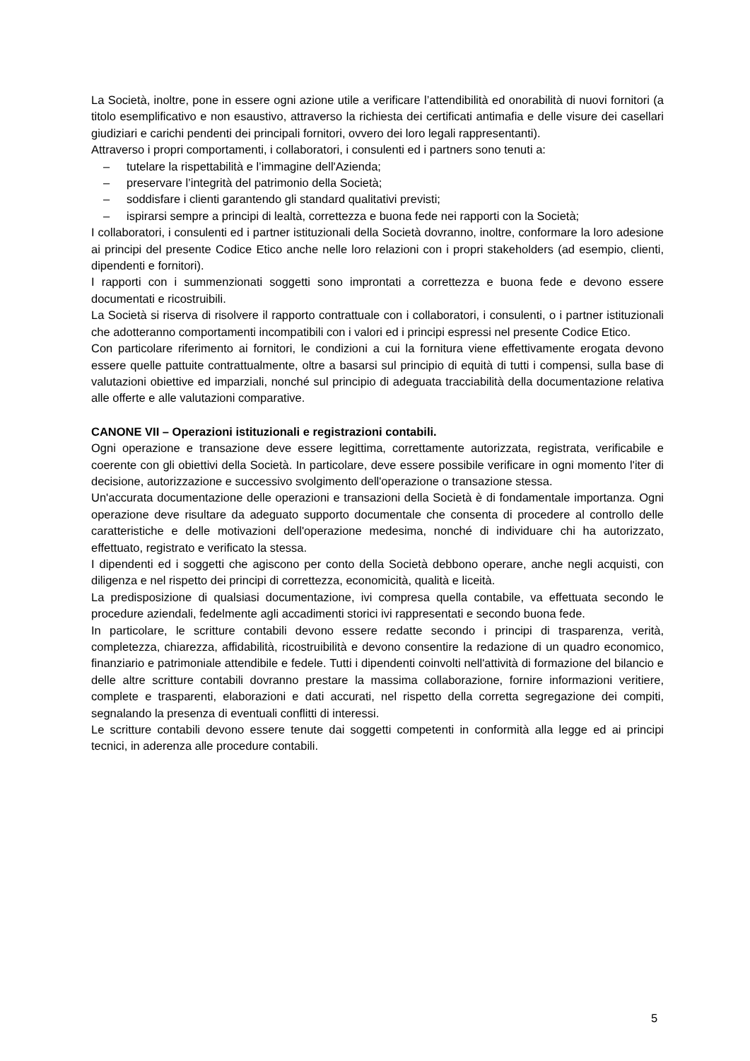La Società, inoltre, pone in essere ogni azione utile a verificare l’attendibilità ed onorabilità di nuovi fornitori (a titolo esemplificativo e non esaustivo, attraverso la richiesta dei certificati antimafia e delle visure dei casellari giudiziari e carichi pendenti dei principali fornitori, ovvero dei loro legali rappresentanti).
Attraverso i propri comportamenti, i collaboratori, i consulenti ed i partners sono tenuti a:
– tutelare la rispettabilità e l’immagine dell'Azienda;
– preservare l’integrità del patrimonio della Società;
– soddisfare i clienti garantendo gli standard qualitativi previsti;
– ispirarsi sempre a principi di lealtà, correttezza e buona fede nei rapporti con la Società;
I collaboratori, i consulenti ed i partner istituzionali della Società dovranno, inoltre, conformare la loro adesione ai principi del presente Codice Etico anche nelle loro relazioni con i propri stakeholders (ad esempio, clienti, dipendenti e fornitori).
I rapporti con i summenzionati soggetti sono improntati a correttezza e buona fede e devono essere documentati e ricostruibili.
La Società si riserva di risolvere il rapporto contrattuale con i collaboratori, i consulenti, o i partner istituzionali che adotteranno comportamenti incompatibili con i valori ed i principi espressi nel presente Codice Etico.
Con particolare riferimento ai fornitori, le condizioni a cui la fornitura viene effettivamente erogata devono essere quelle pattuite contrattualmente, oltre a basarsi sul principio di equità di tutti i compensi, sulla base di valutazioni obiettive ed imparziali, nonché sul principio di adeguata tracciabilità della documentazione relativa alle offerte e alle valutazioni comparative.
CANONE VII – Operazioni istituzionali e registrazioni contabili.
Ogni operazione e transazione deve essere legittima, correttamente autorizzata, registrata, verificabile e coerente con gli obiettivi della Società. In particolare, deve essere possibile verificare in ogni momento l'iter di decisione, autorizzazione e successivo svolgimento dell'operazione o transazione stessa.
Un'accurata documentazione delle operazioni e transazioni della Società è di fondamentale importanza. Ogni operazione deve risultare da adeguato supporto documentale che consenta di procedere al controllo delle caratteristiche e delle motivazioni dell'operazione medesima, nonché di individuare chi ha autorizzato, effettuato, registrato e verificato la stessa.
I dipendenti ed i soggetti che agiscono per conto della Società debbono operare, anche negli acquisti, con diligenza e nel rispetto dei principi di correttezza, economicità, qualità e liceità.
La predisposizione di qualsiasi documentazione, ivi compresa quella contabile, va effettuata secondo le procedure aziendali, fedelmente agli accadimenti storici ivi rappresentati e secondo buona fede.
In particolare, le scritture contabili devono essere redatte secondo i principi di trasparenza, verità, completezza, chiarezza, affidabilità, ricostruibilità e devono consentire la redazione di un quadro economico, finanziario e patrimoniale attendibile e fedele. Tutti i dipendenti coinvolti nell'attività di formazione del bilancio e delle altre scritture contabili dovranno prestare la massima collaborazione, fornire informazioni veritiere, complete e trasparenti, elaborazioni e dati accurati, nel rispetto della corretta segregazione dei compiti, segnalando la presenza di eventuali conflitti di interessi.
Le scritture contabili devono essere tenute dai soggetti competenti in conformità alla legge ed ai principi tecnici, in aderenza alle procedure contabili.
5